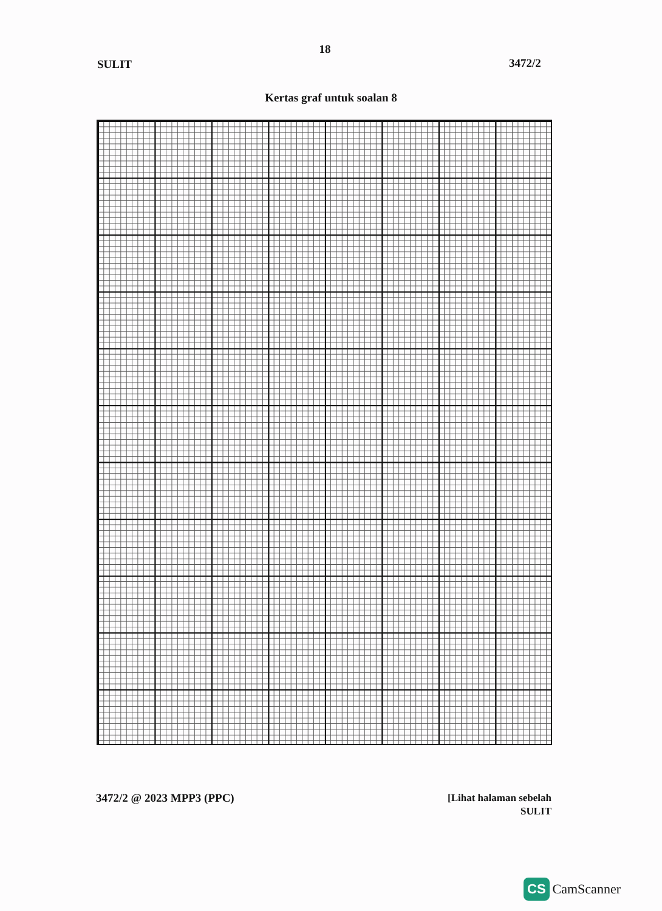18
SULIT 3472/2
Kertas graf untuk soalan 8
3472/2 @ 2023 MPP3 (PPC)
[Lihat halaman sebelah
SULIT
CS CamScanner